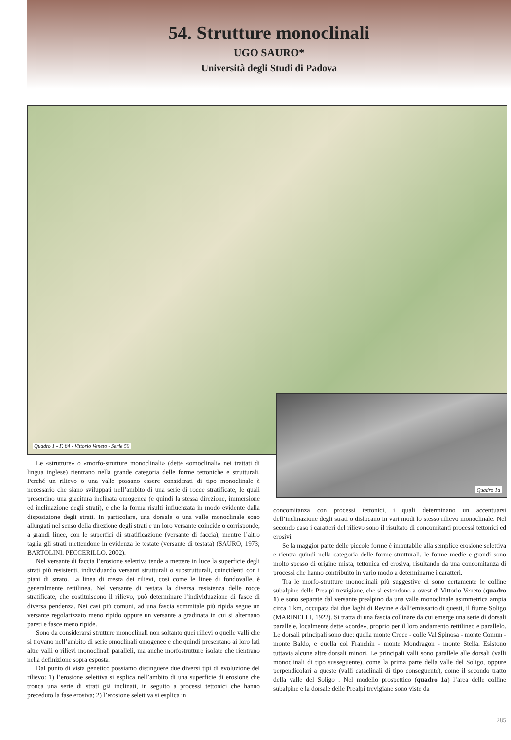54. Strutture monoclinali
UGO SAURO*
Università degli Studi di Padova
Quadro 1 - F. 84 - Vittorio Veneto - Serie 50
Quadro 1a
Le «strutture» o «morfo-strutture monoclinali» (dette «omoclinali» nei trattati di lingua inglese) rientrano nella grande categoria delle forme tettoniche e strutturali. Perché un rilievo o una valle possano essere considerati di tipo monoclinale è necessario che siano sviluppati nell’ambito di una serie di rocce stratificate, le quali presentino una giacitura inclinata omogenea (e quindi la stessa direzione, immersione ed inclinazione degli strati), e che la forma risulti influenzata in modo evidente dalla disposizione degli strati. In particolare, una dorsale o una valle monoclinale sono allungati nel senso della direzione degli strati e un loro versante coincide o corrisponde, a grandi linee, con le superfici di stratificazione (versante di faccia), mentre l’altro taglia gli strati mettendone in evidenza le testate (versante di testata) (SAURO, 1973; BARTOLINI, PECCERILLO, 2002).
Nel versante di faccia l’erosione selettiva tende a mettere in luce la superficie degli strati più resistenti, individuando versanti strutturali o substrutturali, coincidenti con i piani di strato. La linea di cresta dei rilievi, così come le linee di fondovalle, è generalmente rettilinea. Nel versante di testata la diversa resistenza delle rocce stratificate, che costituiscono il rilievo, può determinare l’individuazione di fasce di diversa pendenza. Nei casi più comuni, ad una fascia sommitale più ripida segue un versante regolarizzato meno ripido oppure un versante a gradinata in cui si alternano pareti e fasce meno ripide.
Sono da considerarsi strutture monoclinali non soltanto quei rilievi o quelle valli che si trovano nell’ambito di serie omoclinali omogenee e che quindi presentano ai loro lati altre valli o rilievi monoclinali paralleli, ma anche morfostrutture isolate che rientrano nella definizione sopra esposta.
Dal punto di vista genetico possiamo distinguere due diversi tipi di evoluzione del rilievo: 1) l’erosione selettiva si esplica nell’ambito di una superficie di erosione che tronca una serie di strati già inclinati, in seguito a processi tettonici che hanno preceduto la fase erosiva; 2) l’erosione selettiva si esplica in
concomitanza con processi tettonici, i quali determinano un accentuarsi dell’inclinazione degli strati o dislocano in vari modi lo stesso rilievo monoclinale. Nel secondo caso i caratteri del rilievo sono il risultato di concomitanti processi tettonici ed erosivi.
Se la maggior parte delle piccole forme è imputabile alla semplice erosione selettiva e rientra quindi nella categoria delle forme strutturali, le forme medie e grandi sono molto spesso di origine mista, tettonica ed erosiva, risultando da una concomitanza di processi che hanno contribuito in vario modo a determinarne i caratteri.
Tra le morfo-strutture monoclinali più suggestive ci sono certamente le colline subalpine delle Prealpi trevigiane, che si estendono a ovest di Vittorio Veneto (quadro 1) e sono separate dal versante prealpino da una valle monoclinale asimmetrica ampia circa 1 km, occupata dai due laghi di Revine e dall’emissario di questi, il fiume Soligo (MARINELLI, 1922). Si tratta di una fascia collinare da cui emerge una serie di dorsali parallele, localmente dette «corde», proprio per il loro andamento rettilineo e parallelo. Le dorsali principali sono due: quella monte Croce - colle Val Spinosa - monte Comun - monte Baldo, e quella col Franchin - monte Mondragon - monte Stella. Esistono tuttavia alcune altre dorsali minori. Le principali valli sono parallele alle dorsali (valli monoclinali di tipo susseguente), come la prima parte della valle del Soligo, oppure perpendicolari a queste (valli cataclinali di tipo conseguente), come il secondo tratto della valle del Soligo . Nel modello prospettico (quadro 1a) l’area delle colline subalpine e la dorsale delle Prealpi trevigiane sono viste da
285